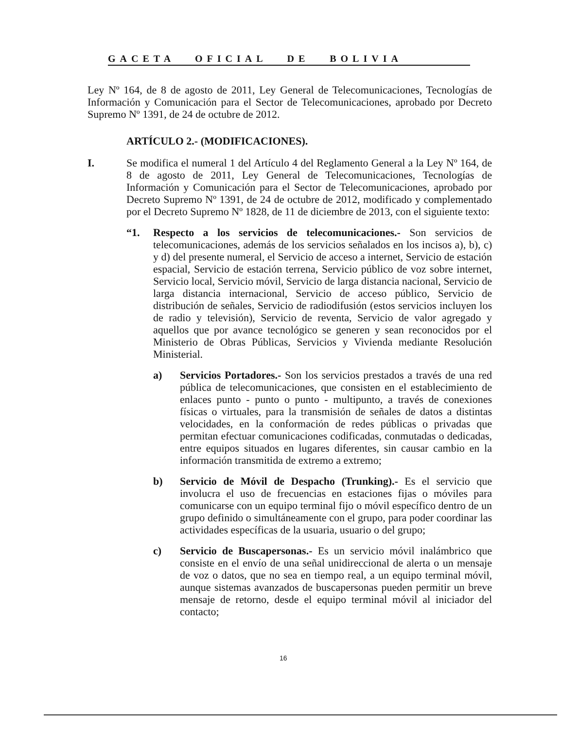GACETA OFICIAL DE BOLIVIA
Ley Nº 164, de 8 de agosto de 2011, Ley General de Telecomunicaciones, Tecnologías de Información y Comunicación para el Sector de Telecomunicaciones, aprobado por Decreto Supremo Nº 1391, de 24 de octubre de 2012.
ARTÍCULO 2.- (MODIFICACIONES).
I. Se modifica el numeral 1 del Artículo 4 del Reglamento General a la Ley Nº 164, de 8 de agosto de 2011, Ley General de Telecomunicaciones, Tecnologías de Información y Comunicación para el Sector de Telecomunicaciones, aprobado por Decreto Supremo Nº 1391, de 24 de octubre de 2012, modificado y complementado por el Decreto Supremo Nº 1828, de 11 de diciembre de 2013, con el siguiente texto:
“1. Respecto a los servicios de telecomunicaciones.- Son servicios de telecomunicaciones, además de los servicios señalados en los incisos a), b), c) y d) del presente numeral, el Servicio de acceso a internet, Servicio de estación espacial, Servicio de estación terrena, Servicio público de voz sobre internet, Servicio local, Servicio móvil, Servicio de larga distancia nacional, Servicio de larga distancia internacional, Servicio de acceso público, Servicio de distribución de señales, Servicio de radiodifusión (estos servicios incluyen los de radio y televisión), Servicio de reventa, Servicio de valor agregado y aquellos que por avance tecnológico se generen y sean reconocidos por el Ministerio de Obras Públicas, Servicios y Vivienda mediante Resolución Ministerial.
a) Servicios Portadores.- Son los servicios prestados a través de una red pública de telecomunicaciones, que consisten en el establecimiento de enlaces punto - punto o punto - multipunto, a través de conexiones físicas o virtuales, para la transmisión de señales de datos a distintas velocidades, en la conformación de redes públicas o privadas que permitan efectuar comunicaciones codificadas, conmutadas o dedicadas, entre equipos situados en lugares diferentes, sin causar cambio en la información transmitida de extremo a extremo;
b) Servicio de Móvil de Despacho (Trunking).- Es el servicio que involucra el uso de frecuencias en estaciones fijas o móviles para comunicarse con un equipo terminal fijo o móvil específico dentro de un grupo definido o simultáneamente con el grupo, para poder coordinar las actividades específicas de la usuaria, usuario o del grupo;
c) Servicio de Buscapersonas.- Es un servicio móvil inalámbrico que consiste en el envío de una señal unidireccional de alerta o un mensaje de voz o datos, que no sea en tiempo real, a un equipo terminal móvil, aunque sistemas avanzados de buscapersonas pueden permitir un breve mensaje de retorno, desde el equipo terminal móvil al iniciador del contacto;
16